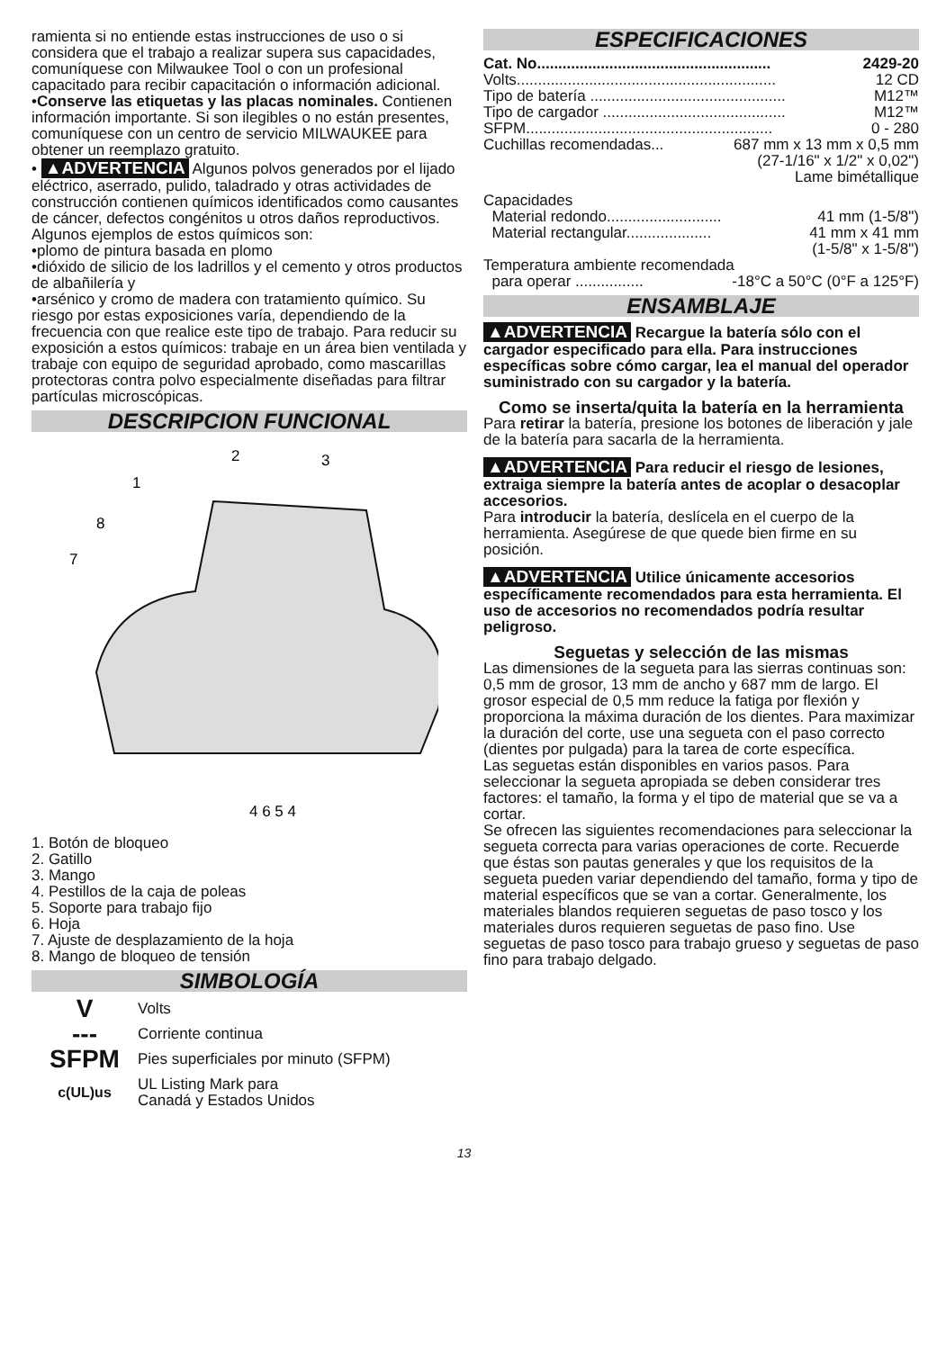ramienta si no entiende estas instrucciones de uso o si considera que el trabajo a realizar supera sus capacidades, comuníquese con Milwaukee Tool o con un profesional capacitado para recibir capacitación o información adicional.
•Conserve las etiquetas y las placas nominales. Contienen información importante. Si son ilegibles o no están presentes, comuníquese con un centro de servicio MILWAUKEE para obtener un reemplazo gratuito.
• ▲ADVERTENCIA Algunos polvos generados por el lijado eléctrico, aserrado, pulido, taladrado y otras actividades de construcción contienen químicos identificados como causantes de cáncer, defectos congénitos u otros daños reproductivos. Algunos ejemplos de estos químicos son:
•plomo de pintura basada en plomo
•dióxido de silicio de los ladrillos y el cemento y otros productos de albañilería y
•arsénico y cromo de madera con tratamiento químico. Su riesgo por estas exposiciones varía, dependiendo de la frecuencia con que realice este tipo de trabajo. Para reducir su exposición a estos químicos: trabaje en un área bien ventilada y trabaje con equipo de seguridad aprobado, como mascarillas protectoras contra polvo especialmente diseñadas para filtrar partículas microscópicas.
DESCRIPCION FUNCIONAL
1
2
3
4 6 5 4
8
7
1. Botón de bloqueo
2. Gatillo
3. Mango
4. Pestillos de la caja de poleas
5. Soporte para trabajo fijo
6. Hoja
7. Ajuste de desplazamiento de la hoja
8. Mango de bloqueo de tensión
SIMBOLOGÍA
V Volts
--- Corriente continua
SFPM Pies superficiales por minuto (SFPM)
c(UL)us UL Listing Mark para
Canadá y Estados Unidos
ESPECIFICACIONES
Cat. No....................................................... 2429-20
Volts............................................................. 12 CD
Tipo de batería .............................................. M12™
Tipo de cargador ........................................... M12™
SFPM.......................................................... 0 - 280
Cuchillas recomendadas... 687 mm x 13 mm x 0,5 mm
(27-1/16" x 1/2" x 0,02")
Lame bimétallique
Capacidades
Material redondo........................... 41 mm (1-5/8")
Material rectangular.................... 41 mm x 41 mm
(1-5/8" x 1-5/8")
Temperatura ambiente recomendada
para operar ................ -18°C a 50°C (0°F a 125°F)
ENSAMBLAJE
▲ADVERTENCIA Recargue la batería sólo con el cargador especificado para ella. Para instrucciones específicas sobre cómo cargar, lea el manual del operador suministrado con su cargador y la batería.
Como se inserta/quita la batería en la herramienta
Para retirar la batería, presione los botones de liberación y jale de la batería para sacarla de la herramienta.
▲ADVERTENCIA Para reducir el riesgo de lesiones, extraiga siempre la batería antes de acoplar o desacoplar accesorios.
Para introducir la batería, deslícela en el cuerpo de la herramienta. Asegúrese de que quede bien firme en su posición.
▲ADVERTENCIA Utilice únicamente accesorios específicamente recomendados para esta herramienta. El uso de accesorios no recomendados podría resultar peligroso.
Seguetas y selección de las mismas
Las dimensiones de la segueta para las sierras continuas son: 0,5 mm de grosor, 13 mm de ancho y 687 mm de largo. El grosor especial de 0,5 mm reduce la fatiga por flexión y proporciona la máxima duración de los dientes. Para maximizar la duración del corte, use una segueta con el paso correcto (dientes por pulgada) para la tarea de corte específica.
Las seguetas están disponibles en varios pasos. Para seleccionar la segueta apropiada se deben considerar tres factores: el tamaño, la forma y el tipo de material que se va a cortar.
Se ofrecen las siguientes recomendaciones para seleccionar la segueta correcta para varias operaciones de corte. Recuerde que éstas son pautas generales y que los requisitos de la segueta pueden variar dependiendo del tamaño, forma y tipo de material específicos que se van a cortar. Generalmente, los materiales blandos requieren seguetas de paso tosco y los materiales duros requieren seguetas de paso fino. Use seguetas de paso tosco para trabajo grueso y seguetas de paso fino para trabajo delgado.
13